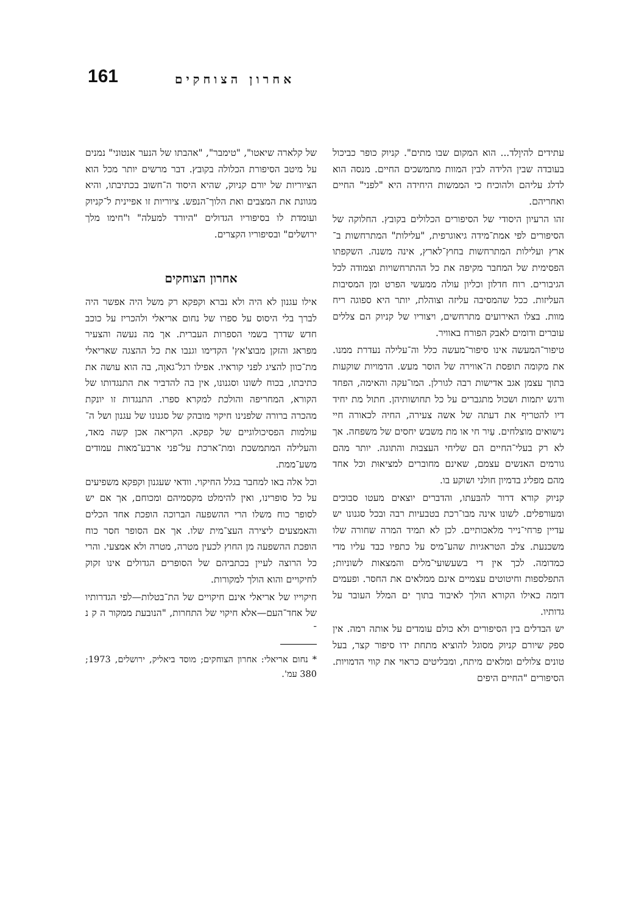161 אחרון הצוחקים
עתידים להיוָלד... הוא המקום שבו מתים". קניוק כופר כביכול בעובדה שבין הלידה לבין המוות מתמשכים החיים. מנסה הוא לדלג עליהם ולהוכיח כי הממשות היחידה היא "לפני" החיים ואחריהם.
זהו הרעיון היסודי של הסיפורים הכלולים בקובץ. החלוקה של הסיפורים לפי אמת־מידה גיאוגרפית, "עלילות" המתרחשות ב־ארץ ועלילות המתרחשות בחוץ־לארץ, אינה משנה. השקפתו הפסימית של המחבר מקיפה את כל ההתרחשויות וצמודה לכל הגיבורים. רוח חדלון וכליון עולה ממעשי הפרט ומן המסיבות העליזות. ככל שהמסיבה עליזה וצוהלת, יותר היא ספוגה ריח מוות. בצלו האירועים מתרחשים, ויצוריו של קניוק הם צללים עוברים ודומים לאבק הפורח באוויר.
טיפור־המעשה אינו סיפור־מעשה כלל וה־עלילה נעדרת ממנו. את מקומה תופסת ה־אווירה של הוסר מעש. הדמויות שוקעות בתוך עצמן אגב אדישות רבה לגורלן. המו־עקה והאימה, הפחד ורגש יתמות ושכול מתגברים על כל תחושותיהן. חתול מת יחיד דיו להטריף את דעתה של אשה צעירה, החיה לכאורה חיי נישואים מוצלחים. עַיִר חי או מת משבש יחסים של משפחה. אך לא רק בעלי־החיים הם שליחי העצבוּת והתוגה. יותר מהם גורמים האנשים עצמם, שאינם מחוברים למציאוּת וכל אחד מהם מפליג בדמיון חולני ושוקע בו.
קניוק קורא דרור להבּעתו, והדברים יוצאים מעטו סבוכים ומעורפלים. לשונו אינה מבו־רכת בטבעיות רבה ובכל סגנונו יש עדיין פרחי־נייר מלאכותיים. לכן לא תמיד המרה שחורה שלו משכנעת. צלב הטראגיות שהע־מיס על כתפיו כבד עליו מדי כמדומה. לכך אין די בשעשועי־מלים והמצאות לשוניות; התפלספות וחיטוטים עצמיים אינם ממלאים את החסר. ופעמים דומה כאילו הקורא הולך לאיבוד בתוך ים המלל העובר על גדותיו.
יש הבדלים בין הסיפורים ולא כולם עומדים על אותה רמה. אין ספק שיורם קניוק מסוגל להוציא מתחת ידו סיפור קצר, בעל טונים צלולים ומלאים מיתח, ומבליטים כראוי את קווי הדמויות. הסיפורים "החיים היפים
של קלארה שיאטו", "טימבר", "אהבתו של הנער אנטוני" נמנים על מיטב הסיפורת הכלולה בקובץ. דבר מרשים יותר מכל הוא הציוריות של יורם קניוק, שהיא היסוד ה־חשוב בכתיבתו, והיא מגוונת את המצבים ואת הלוך־הנפש. ציוריות זו אפיינית ל־קניוק ועומדת לו בסיפוריו הגדולים "היורד למעלה" ו"חימו מלך ירושלים" ובסיפוריו הקצרים.
אחרון הצוחקים
אילו עגנון לא היה ולא נברא וקפקא רק משל היה אפשר היה לברך בלי היסוס על ספרו של נחום אריאלי ולהכריז על כוכב חדש שדרך בשמי הספרות העברית. אך מה נעשה והצעיר מפראג והזקן מבוצ'אץ' הקדימו וגנבו את כל ההצגה שאריאלי מת־כוון להציג לפני קוראיו. אפילו רגל־גאוָה, בה הוא עושה את כתיבתו, בכוח לשונו וסגנונו, אין בה להדביר את התנגדותו של הקורא, המחריפה והולכת למקרא ספרו. התנגדות זו יונקת מהכרה ברורה שלפנינו חיקוי מובהק של סגנונו של עגנון ושל ה־עולמות הפסיכולוגיים של קפקא. הקריאה אכן קשה מאד, והעלילה המתמשכת ומת־ארכת על־פני ארבע־מאות עמודים משע־ממת.
וכל אלה באו למחבר בגלל החיקוי. וודאי שעגנון וקפקא משפיעים על כל סופרינו, ואין להימלט מקסמיהם ומכוחם, אך אם יש לסופר כוח משלו הרי ההשפעה הברוכה הופכת אחד הכלים והאמצעים ליצירה העצ־מית שלו. אך אם הסופר חסר כוח הופכת ההשפעה מן החוץ לכעין מטרה, מטרה ולא אמצעי. והרי כל הרוצה לעיין בכתביהם של הסופרים הגדולים אינו זקוק לחיקויים והוא הולך למקורות.
חיקוייו של אריאלי אינם חיקויים של הת־בטלות—לפי הגדרותיו של אחד־העם—אלא חיקוי של התחרות, "הנובעת ממקור ה ק נ ־
* נחום אריאלי: אחרון הצוחקים; מוסד ביאליק, ירושלים, 1973; 380 עמ'.